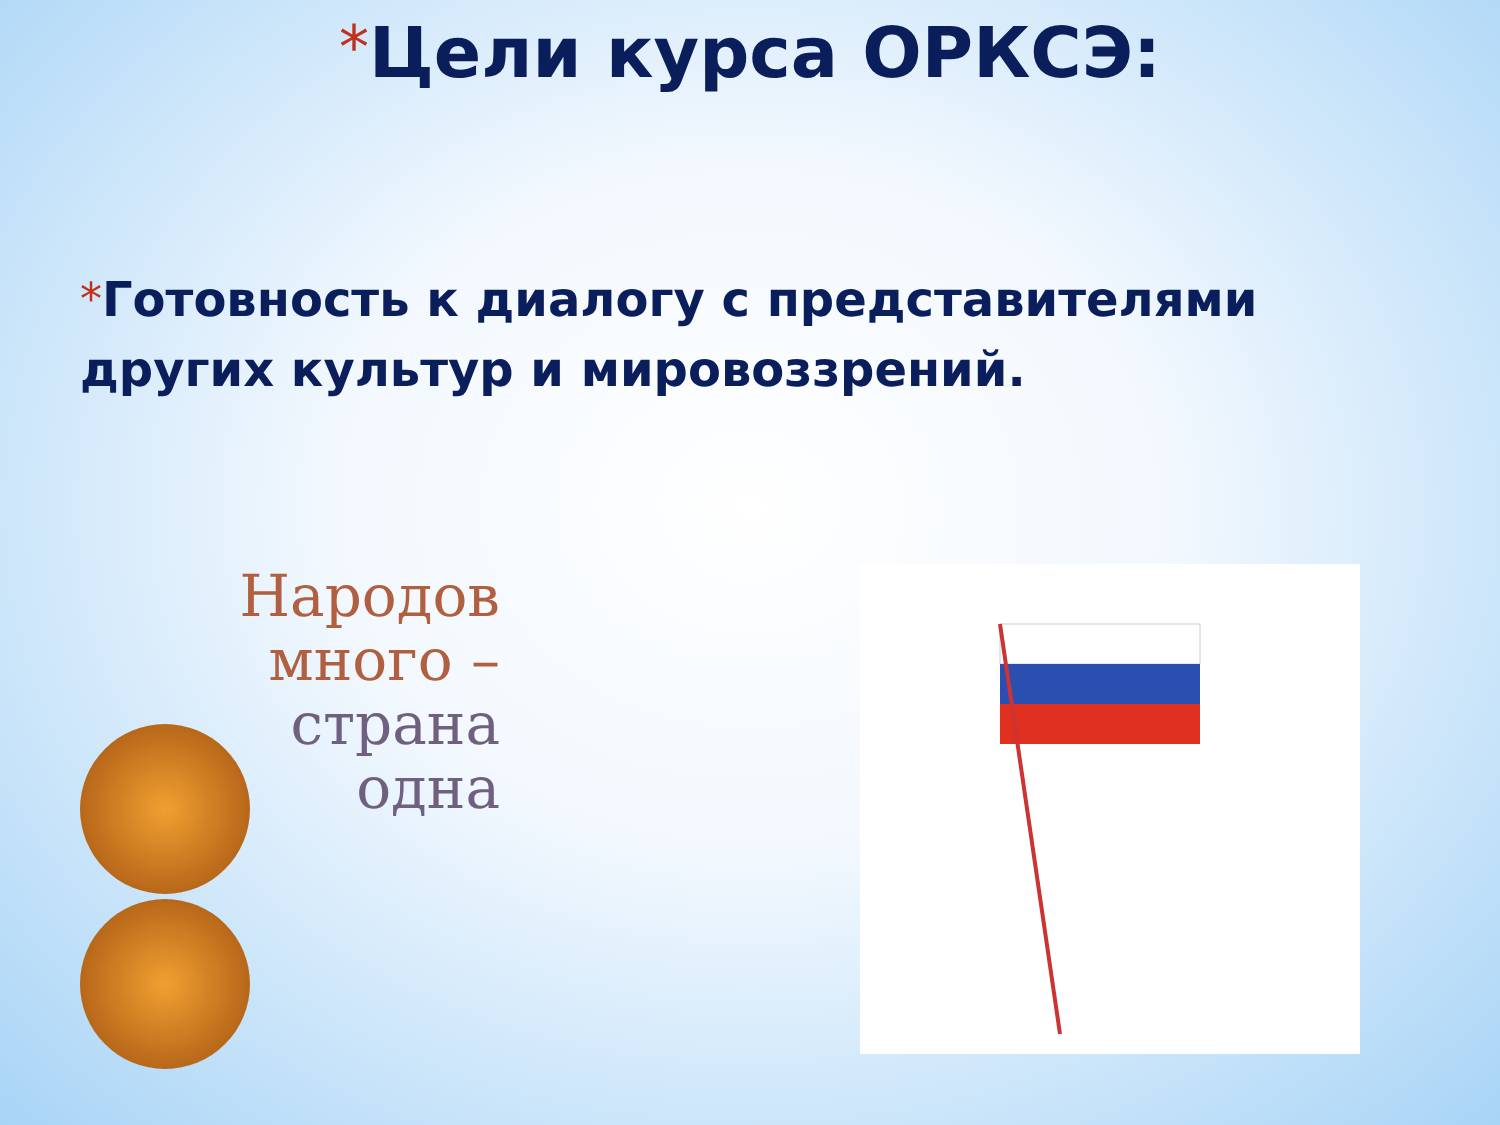*Цели курса ОРКСЭ:
*Готовность к диалогу с представителями других культур и мировоззрений.
Народов
много –
страна
одна